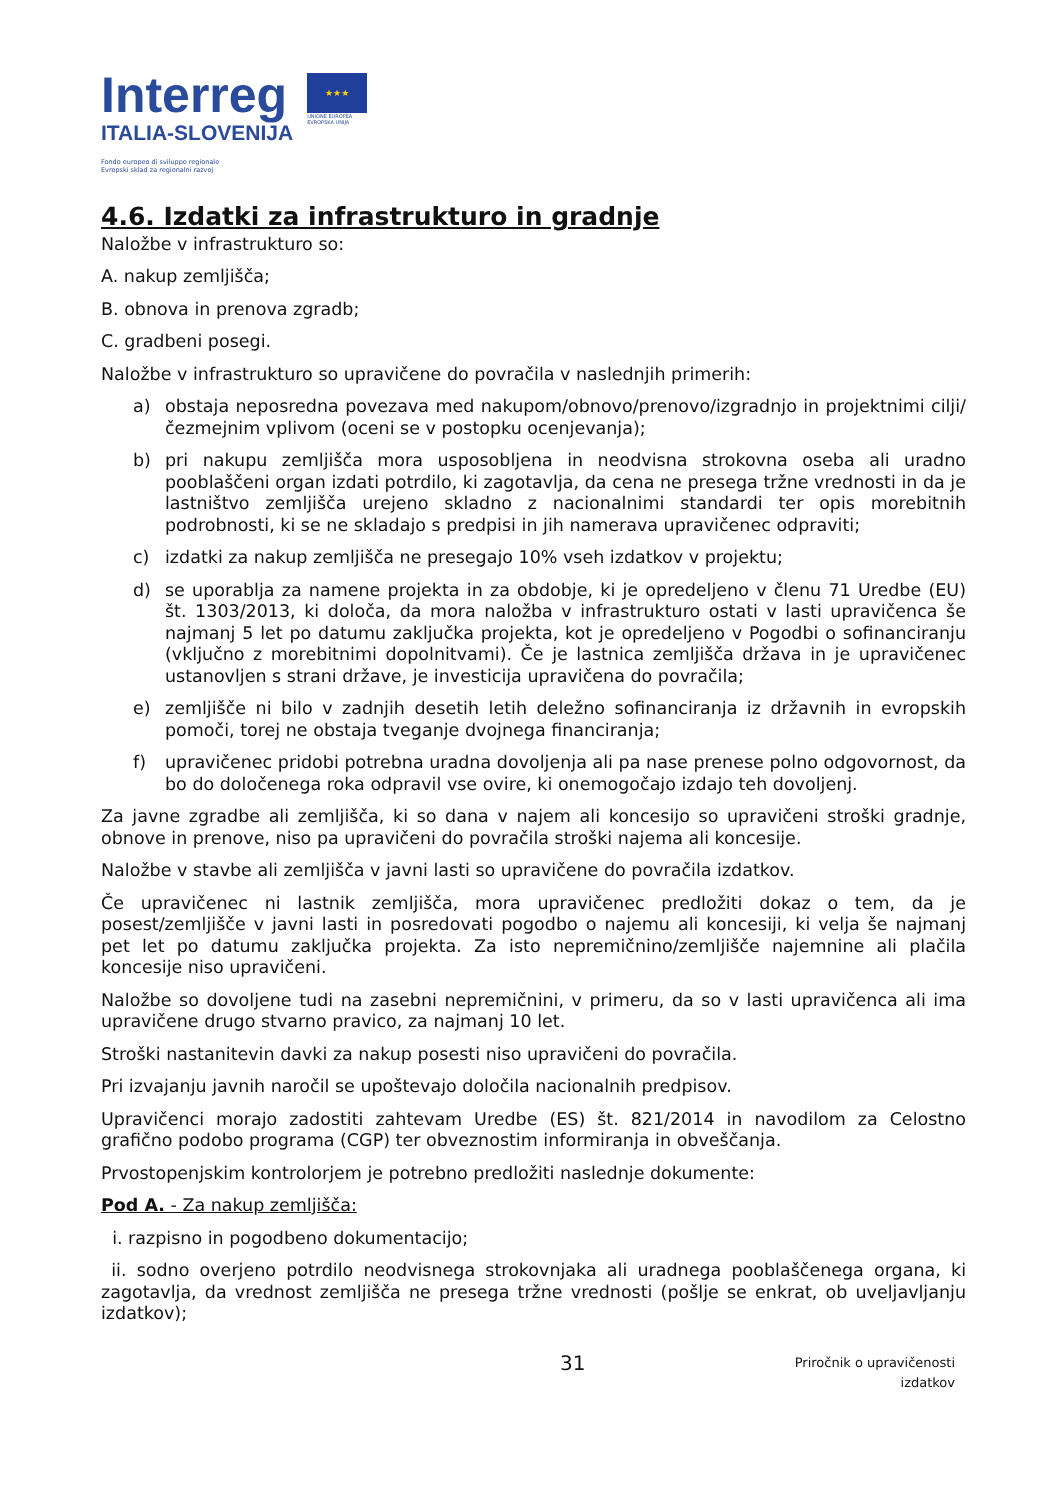Interreg
ITALIA-SLOVENIJA
Fondo europeo di sviluppo regionale
Evropski sklad za regionalni razvoj
★★★
UNIONE EUROPEA
EVROPSKA UNIJA
4.6. Izdatki za infrastrukturo in gradnje
Naložbe v infrastrukturo so:
A. nakup zemljišča;
B. obnova in prenova zgradb;
C. gradbeni posegi.
Naložbe v infrastrukturo so upravičene do povračila v naslednjih primerih:
a) obstaja neposredna povezava med nakupom/obnovo/prenovo/izgradnjo in projektnimi cilji/čezmejnim vplivom (oceni se v postopku ocenjevanja);
b) pri nakupu zemljišča mora usposobljena in neodvisna strokovna oseba ali uradno pooblaščeni organ izdati potrdilo, ki zagotavlja, da cena ne presega tržne vrednosti in da je lastništvo zemljišča urejeno skladno z nacionalnimi standardi ter opis morebitnih podrobnosti, ki se ne skladajo s predpisi in jih namerava upravičenec odpraviti;
c) izdatki za nakup zemljišča ne presegajo 10% vseh izdatkov v projektu;
d) se uporablja za namene projekta in za obdobje, ki je opredeljeno v členu 71 Uredbe (EU) št. 1303/2013, ki določa, da mora naložba v infrastrukturo ostati v lasti upravičenca še najmanj 5 let po datumu zaključka projekta, kot je opredeljeno v Pogodbi o sofinanciranju (vključno z morebitnimi dopolnitvami). Če je lastnica zemljišča država in je upravičenec ustanovljen s strani države, je investicija upravičena do povračila;
e) zemljišče ni bilo v zadnjih desetih letih deležno sofinanciranja iz državnih in evropskih pomoči, torej ne obstaja tveganje dvojnega financiranja;
f) upravičenec pridobi potrebna uradna dovoljenja ali pa nase prenese polno odgovornost, da bo do določenega roka odpravil vse ovire, ki onemogočajo izdajo teh dovoljenj.
Za javne zgradbe ali zemljišča, ki so dana v najem ali koncesijo so upravičeni stroški gradnje, obnove in prenove, niso pa upravičeni do povračila stroški najema ali koncesije.
Naložbe v stavbe ali zemljišča v javni lasti so upravičene do povračila izdatkov.
Če upravičenec ni lastnik zemljišča, mora upravičenec predložiti dokaz o tem, da je posest/zemljišče v javni lasti in posredovati pogodbo o najemu ali koncesiji, ki velja še najmanj pet let po datumu zaključka projekta. Za isto nepremičnino/zemljišče najemnine ali plačila koncesije niso upravičeni.
Naložbe so dovoljene tudi na zasebni nepremičnini, v primeru, da so v lasti upravičenca ali ima upravičene drugo stvarno pravico, za najmanj 10 let.
Stroški nastanitevin davki za nakup posesti niso upravičeni do povračila.
Pri izvajanju javnih naročil se upoštevajo določila nacionalnih predpisov.
Upravičenci morajo zadostiti zahtevam Uredbe (ES) št. 821/2014 in navodilom za Celostno grafično podobo programa (CGP) ter obveznostim informiranja in obveščanja.
Prvostopenjskim kontrolorjem je potrebno predložiti naslednje dokumente:
Pod A. - Za nakup zemljišča:
i. razpisno in pogodbeno dokumentacijo;
ii. sodno overjeno potrdilo neodvisnega strokovnjaka ali uradnega pooblaščenega organa, ki zagotavlja, da vrednost zemljišča ne presega tržne vrednosti (pošlje se enkrat, ob uveljavljanju izdatkov);
31
Priročnik o upravičenosti
izdatkov